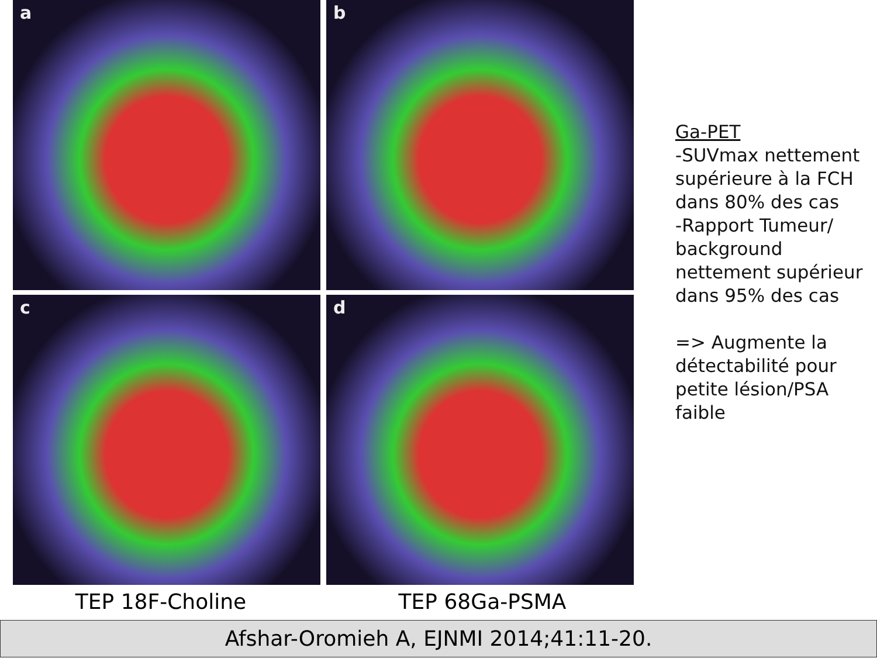a
b
c
d
TEP 18F-Choline TEP 68Ga-PSMA
Ga-PET
-SUVmax nettement supérieure à la FCH dans 80% des cas
-Rapport Tumeur/ background nettement supérieur dans 95% des cas
=> Augmente la détectabilité pour petite lésion/PSA faible
Afshar-Oromieh A, EJNMI 2014;41:11-20.